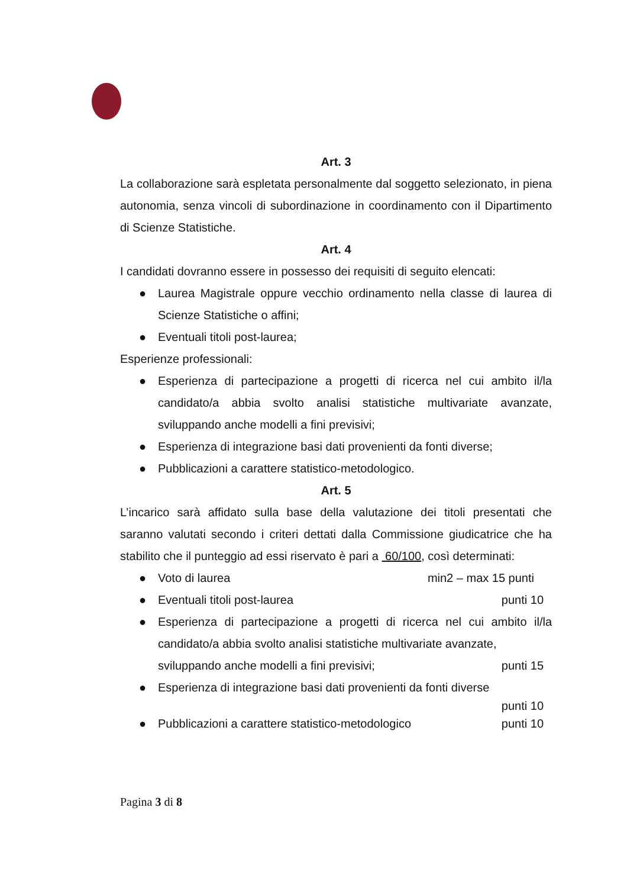Art. 3
La collaborazione sarà espletata personalmente dal soggetto selezionato, in piena autonomia, senza vincoli di subordinazione in coordinamento con il Dipartimento di Scienze Statistiche.
Art. 4
I candidati dovranno essere in possesso dei requisiti di seguito elencati:
● Laurea Magistrale oppure vecchio ordinamento nella classe di laurea di Scienze Statistiche o affini;
● Eventuali titoli post-laurea;
Esperienze professionali:
● Esperienza di partecipazione a progetti di ricerca nel cui ambito il/la candidato/a abbia svolto analisi statistiche multivariate avanzate, sviluppando anche modelli a fini previsivi;
● Esperienza di integrazione basi dati provenienti da fonti diverse;
● Pubblicazioni a carattere statistico-metodologico.
Art. 5
L’incarico sarà affidato sulla base della valutazione dei titoli presentati che saranno valutati secondo i criteri dettati dalla Commissione giudicatrice che ha stabilito che il punteggio ad essi riservato è pari a 60/100, così determinati:
●
Voto di laurea min2 – max 15 punti
●
Eventuali titoli post-laurea punti 10
● Esperienza di partecipazione a progetti di ricerca nel cui ambito il/la candidato/a abbia svolto analisi statistiche multivariate avanzate,
sviluppando anche modelli a fini previsivi; punti 15
● Esperienza di integrazione basi dati provenienti da fonti diverse
punti 10
●
Pubblicazioni a carattere statistico-metodologico punti 10
Pagina 3 di 8